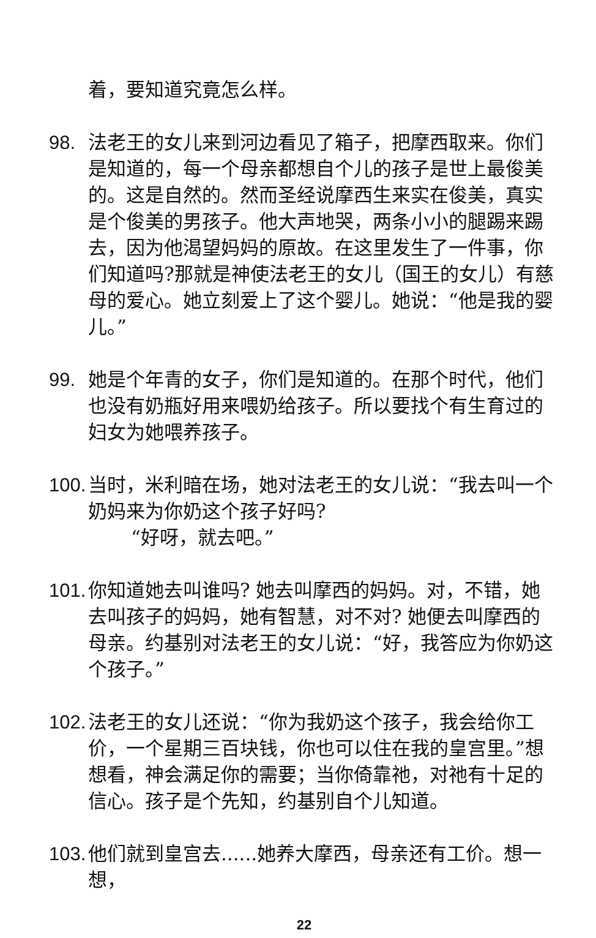着，要知道究竟怎么样。
98. 法老王的女儿来到河边看见了箱子，把摩西取来。你们是知道的，每一个母亲都想自个儿的孩子是世上最俊美的。这是自然的。然而圣经说摩西生来实在俊美，真实是个俊美的男孩子。他大声地哭，两条小小的腿踢来踢去，因为他渴望妈妈的原故。在这里发生了一件事，你们知道吗?那就是神使法老王的女儿（国王的女儿）有慈母的爱心。她立刻爱上了这个婴儿。她说：“他是我的婴儿。”
99. 她是个年青的女子，你们是知道的。在那个时代，他们也没有奶瓶好用来喂奶给孩子。所以要找个有生育过的妇女为她喂养孩子。
100.
当时，米利暗在场，她对法老王的女儿说：“我去叫一个奶妈来为你奶这个孩子好吗?
“好呀，就去吧。”
101.
你知道她去叫谁吗? 她去叫摩西的妈妈。对，不错，她去叫孩子的妈妈，她有智慧，对不对? 她便去叫摩西的母亲。约基别对法老王的女儿说：“好，我答应为你奶这个孩子。”
102.
法老王的女儿还说：“你为我奶这个孩子，我会给你工价，一个星期三百块钱，你也可以住在我的皇宫里。”想想看，神会满足你的需要；当你倚靠祂，对祂有十足的信心。孩子是个先知，约基别自个儿知道。
103.
他们就到皇宫去......她养大摩西，母亲还有工价。想一想，
22